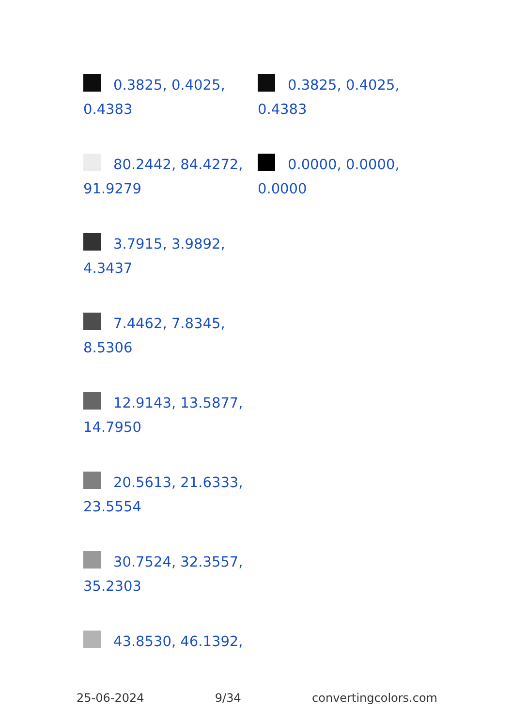0.3825, 0.4025, 0.4383
80.2442, 84.4272, 91.9279
3.7915, 3.9892, 4.3437
7.4462, 7.8345, 8.5306
12.9143, 13.5877, 14.7950
20.5613, 21.6333, 23.5554
30.7524, 32.3557, 35.2303
43.8530, 46.1392,
0.3825, 0.4025, 0.4383
0.0000, 0.0000, 0.0000
25-06-2024 9/34 convertingcolors.com